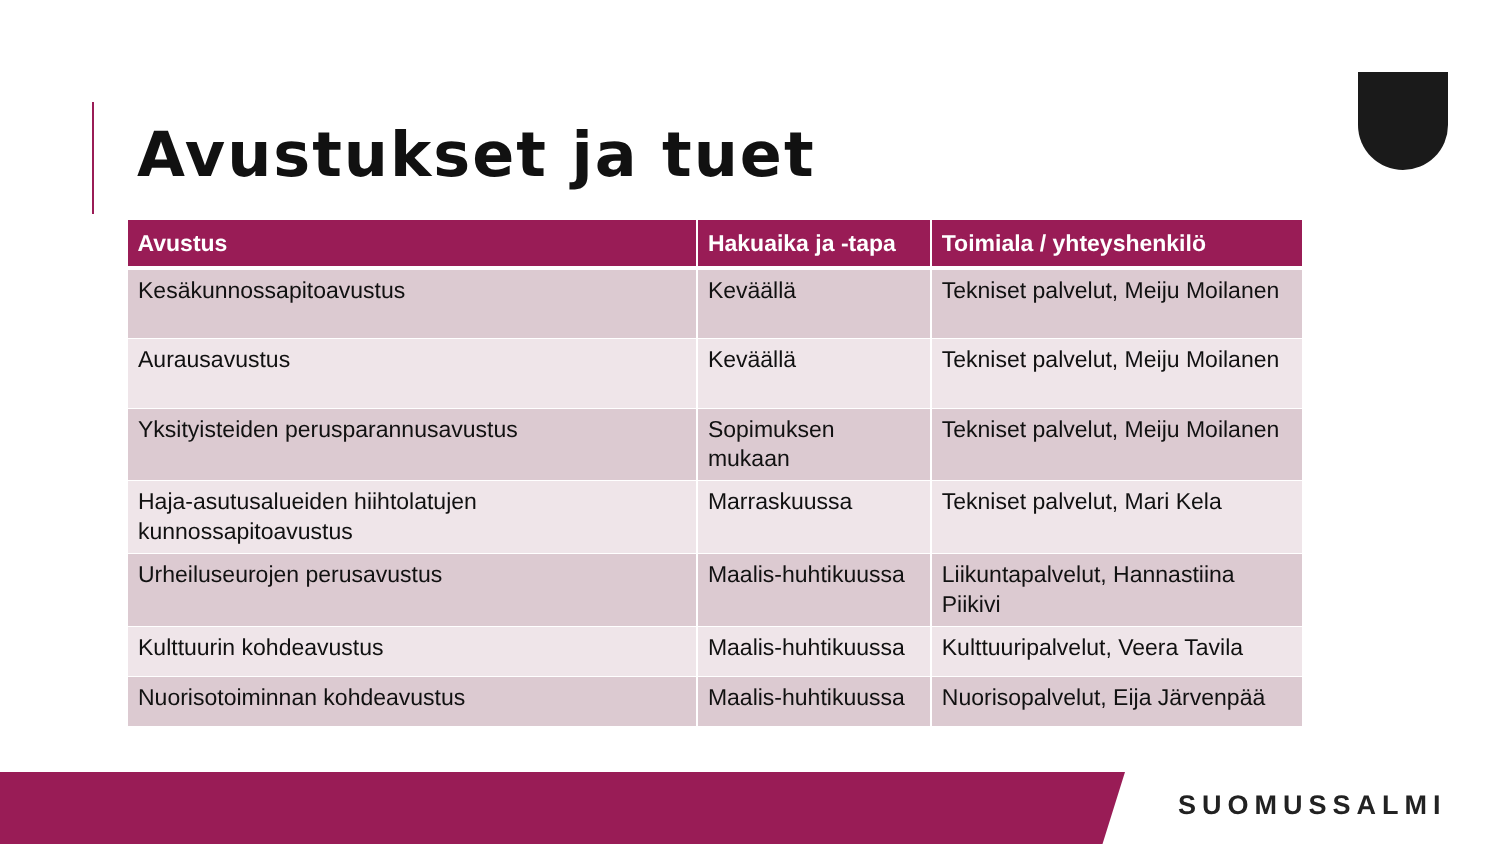Avustukset ja tuet
| Avustus | Hakuaika ja -tapa | Toimiala / yhteyshenkilö |
| --- | --- | --- |
| Kesäkunnossapitoavustus | Keväällä | Tekniset palvelut, Meiju Moilanen |
| Aurausavustus | Keväällä | Tekniset palvelut, Meiju Moilanen |
| Yksityisteiden perusparannusavustus | Sopimuksen mukaan | Tekniset palvelut, Meiju Moilanen |
| Haja-asutusalueiden hiihtolatujen kunnossapitoavustus | Marraskuussa | Tekniset palvelut, Mari Kela |
| Urheiluseurojen perusavustus | Maalis-huhtikuussa | Liikuntapalvelut, Hannastiina Piikivi |
| Kulttuurin kohdeavustus | Maalis-huhtikuussa | Kulttuuripalvelut, Veera Tavila |
| Nuorisotoiminnan kohdeavustus | Maalis-huhtikuussa | Nuorisopalvelut, Eija Järvenpää |
SUOMUSSALMI